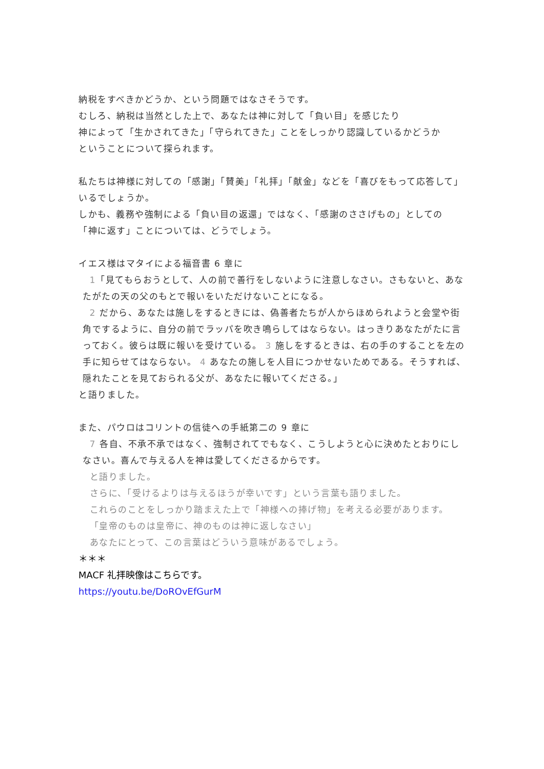納税をすべきかどうか、という問題ではなさそうです。
むしろ、納税は当然とした上で、あなたは神に対して「負い目」を感じたり
神によって「生かされてきた」「守られてきた」ことをしっかり認識しているかどうか
ということについて探られます。
私たちは神様に対しての「感謝」「賛美」「礼拝」「献金」などを「喜びをもって応答して」いるでしょうか。
しかも、義務や強制による「負い目の返還」ではなく、「感謝のささげもの」としての
「神に返す」ことについては、どうでしょう。
イエス様はマタイによる福音書 6 章に
1「見てもらおうとして、人の前で善行をしないように注意しなさい。さもないと、あなたがたの天の父のもとで報いをいただけないことになる。
2 だから、あなたは施しをするときには、偽善者たちが人からほめられようと会堂や街角でするように、自分の前でラッパを吹き鳴らしてはならない。はっきりあなたがたに言っておく。彼らは既に報いを受けている。 3 施しをするときは、右の手のすることを左の手に知らせてはならない。 4 あなたの施しを人目につかせないためである。そうすれば、隠れたことを見ておられる父が、あなたに報いてくださる。」
と語りました。
また、パウロはコリントの信徒への手紙第二の 9 章に
7 各自、不承不承ではなく、強制されてでもなく、こうしようと心に決めたとおりにしなさい。喜んで与える人を神は愛してくださるからです。
と語りました。
さらに、「受けるよりは与えるほうが幸いです」という言葉も語りました。
これらのことをしっかり踏まえた上で「神様への捧げ物」を考える必要があります。
「皇帝のものは皇帝に、神のものは神に返しなさい」
あなたにとって、この言葉はどういう意味があるでしょう。
＊＊＊
MACF 礼拝映像はこちらです。
https://youtu.be/DoROvEfGurM